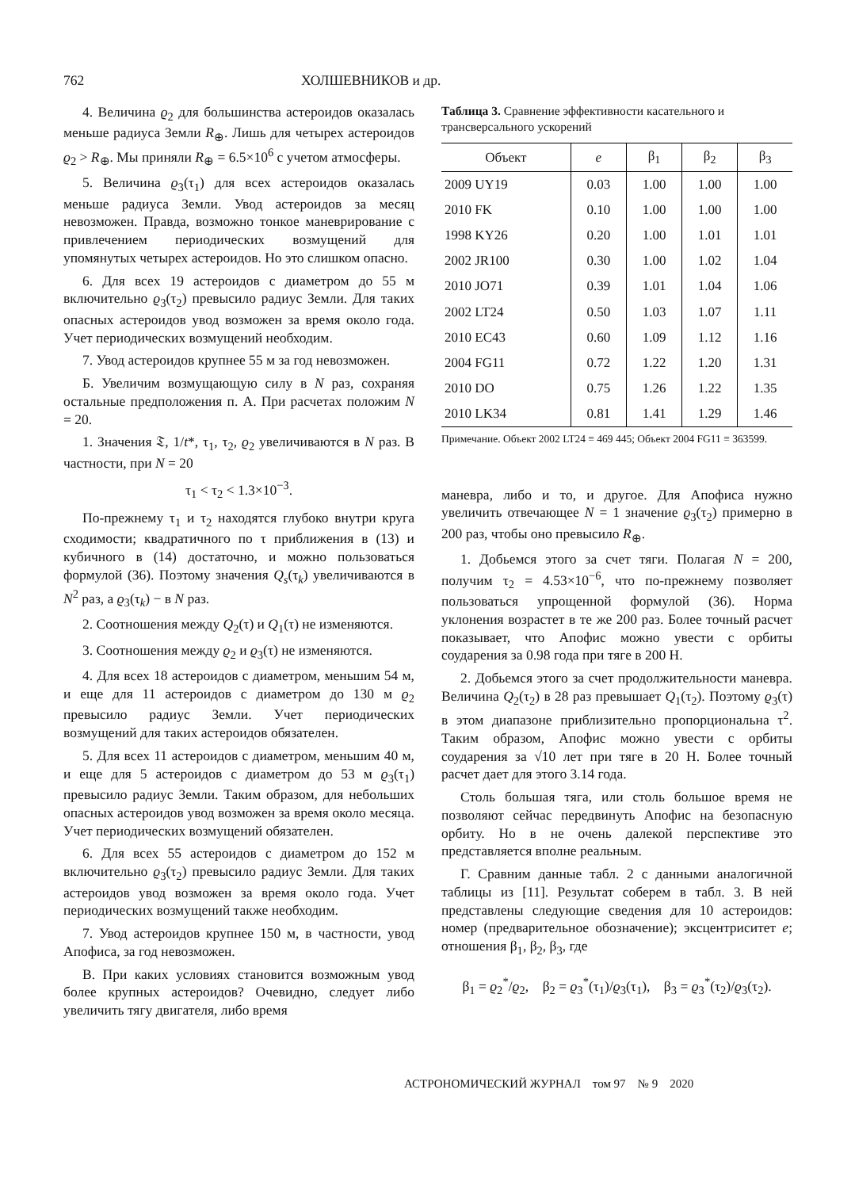762 ХОЛШЕВНИКОВ и др.
4. Величина ϱ<sub>2</sub> для большинства астероидов оказалась меньше радиуса Земли R<sub>⊕</sub>. Лишь для четырех астероидов ϱ<sub>2</sub> > R<sub>⊕</sub>. Мы приняли R<sub>⊕</sub> = 6.5×10<sup>6</sup> с учетом атмосферы.
5. Величина ϱ<sub>3</sub>(τ<sub>1</sub>) для всех астероидов оказалась меньше радиуса Земли. Увод астероидов за месяц невозможен. Правда, возможно тонкое маневрирование с привлечением периодических возмущений для упомянутых четырех астероидов. Но это слишком опасно.
6. Для всех 19 астероидов с диаметром до 55 м включительно ϱ<sub>3</sub>(τ<sub>2</sub>) превысило радиус Земли. Для таких опасных астероидов увод возможен за время около года. Учет периодических возмущений необходим.
7. Увод астероидов крупнее 55 м за год невозможен.
Б. Увеличим возмущающую силу в N раз, сохраняя остальные предположения п. А. При расчетах положим N = 20.
1. Значения 𝔗, 1/t*, τ<sub>1</sub>, τ<sub>2</sub>, ϱ<sub>2</sub> увеличиваются в N раз. В частности, при N = 20
τ<sub>1</sub> < τ<sub>2</sub> < 1.3×10<sup>−3</sup>.
По-прежнему τ<sub>1</sub> и τ<sub>2</sub> находятся глубоко внутри круга сходимости; квадратичного по τ приближения в (13) и кубичного в (14) достаточно, и можно пользоваться формулой (36). Поэтому значения Q<sub>s</sub>(τ<sub>k</sub>) увеличиваются в N<sup>2</sup> раз, а ϱ<sub>3</sub>(τ<sub>k</sub>) − в N раз.
2. Соотношения между Q<sub>2</sub>(τ) и Q<sub>1</sub>(τ) не изменяются.
3. Соотношения между ϱ<sub>2</sub> и ϱ<sub>3</sub>(τ) не изменяются.
4. Для всех 18 астероидов с диаметром, меньшим 54 м, и еще для 11 астероидов с диаметром до 130 м ϱ<sub>2</sub> превысило радиус Земли. Учет периодических возмущений для таких астероидов обязателен.
5. Для всех 11 астероидов с диаметром, меньшим 40 м, и еще для 5 астероидов с диаметром до 53 м ϱ<sub>3</sub>(τ<sub>1</sub>) превысило радиус Земли. Таким образом, для небольших опасных астероидов увод возможен за время около месяца. Учет периодических возмущений обязателен.
6. Для всех 55 астероидов с диаметром до 152 м включительно ϱ<sub>3</sub>(τ<sub>2</sub>) превысило радиус Земли. Для таких астероидов увод возможен за время около года. Учет периодических возмущений также необходим.
7. Увод астероидов крупнее 150 м, в частности, увод Апофиса, за год невозможен.
В. При каких условиях становится возможным увод более крупных астероидов? Очевидно, следует либо увеличить тягу двигателя, либо время
Таблица 3. Сравнение эффективности касательного и трансверсального ускорений
| Объект | e | β<sub>1</sub> | β<sub>2</sub> | β<sub>3</sub> |
| --- | --- | --- | --- | --- |
| 2009 UY19 | 0.03 | 1.00 | 1.00 | 1.00 |
| 2010 FK | 0.10 | 1.00 | 1.00 | 1.00 |
| 1998 KY26 | 0.20 | 1.00 | 1.01 | 1.01 |
| 2002 JR100 | 0.30 | 1.00 | 1.02 | 1.04 |
| 2010 JO71 | 0.39 | 1.01 | 1.04 | 1.06 |
| 2002 LT24 | 0.50 | 1.03 | 1.07 | 1.11 |
| 2010 EC43 | 0.60 | 1.09 | 1.12 | 1.16 |
| 2004 FG11 | 0.72 | 1.22 | 1.20 | 1.31 |
| 2010 DO | 0.75 | 1.26 | 1.22 | 1.35 |
| 2010 LK34 | 0.81 | 1.41 | 1.29 | 1.46 |
Примечание. Объект 2002 LT24 ≡ 469 445; Объект 2004 FG11 ≡ 363599.
маневра, либо и то, и другое. Для Апофиса нужно увеличить отвечающее N = 1 значение ϱ<sub>3</sub>(τ<sub>2</sub>) примерно в 200 раз, чтобы оно превысило R<sub>⊕</sub>.
1. Добьемся этого за счет тяги. Полагая N = 200, получим τ<sub>2</sub> = 4.53×10<sup>−6</sup>, что по-прежнему позволяет пользоваться упрощенной формулой (36). Норма уклонения возрастет в те же 200 раз. Более точный расчет показывает, что Апофис можно увести с орбиты соударения за 0.98 года при тяге в 200 Н.
2. Добьемся этого за счет продолжительности маневра. Величина Q<sub>2</sub>(τ<sub>2</sub>) в 28 раз превышает Q<sub>1</sub>(τ<sub>2</sub>). Поэтому ϱ<sub>3</sub>(τ) в этом диапазоне приблизительно пропорциональна τ<sup>2</sup>. Таким образом, Апофис можно увести с орбиты соударения за √10 лет при тяге в 20 Н. Более точный расчет дает для этого 3.14 года.
Столь большая тяга, или столь большое время не позволяют сейчас передвинуть Апофис на безопасную орбиту. Но в не очень далекой перспективе это представляется вполне реальным.
Г. Сравним данные табл. 2 с данными аналогичной таблицы из [11]. Результат соберем в табл. 3. В ней представлены следующие сведения для 10 астероидов: номер (предварительное обозначение); эксцентриситет e; отношения β<sub>1</sub>, β<sub>2</sub>, β<sub>3</sub>, где
β<sub>1</sub> = ϱ<sub>2</sub><sup>*</sup>/ϱ<sub>2</sub>, β<sub>2</sub> = ϱ<sub>3</sub><sup>*</sup>(τ<sub>1</sub>)/ϱ<sub>3</sub>(τ<sub>1</sub>), β<sub>3</sub> = ϱ<sub>3</sub><sup>*</sup>(τ<sub>2</sub>)/ϱ<sub>3</sub>(τ<sub>2</sub>).
АСТРОНОМИЧЕСКИЙ ЖУРНАЛ том 97 № 9 2020